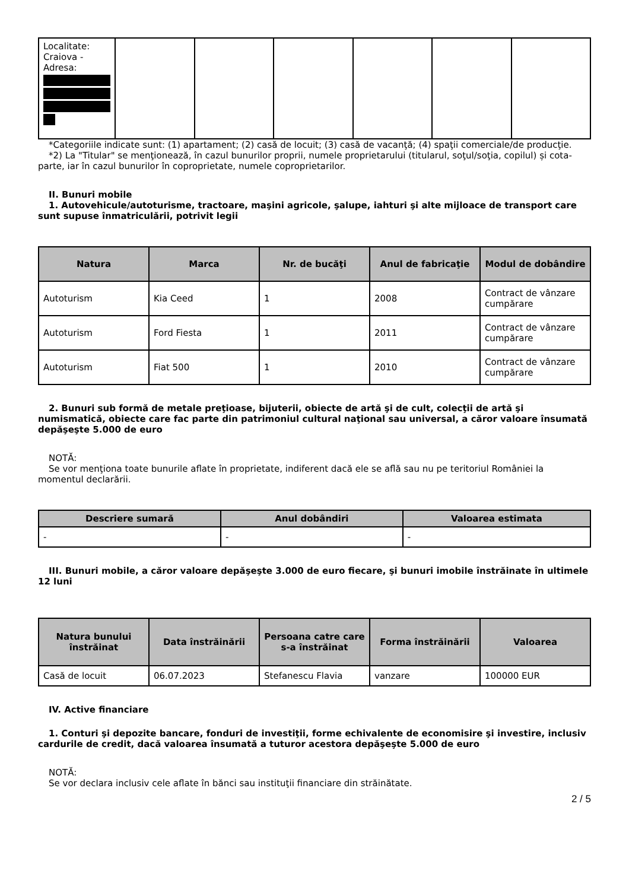| Localitate: Craiova - Adresa: | | | | | | |
*Categoriile indicate sunt: (1) apartament; (2) casă de locuit; (3) casă de vacanţă; (4) spaţii comerciale/de producţie.
*2) La "Titular" se menţionează, în cazul bunurilor proprii, numele proprietarului (titularul, soţul/soţia, copilul) și cota-parte, iar în cazul bunurilor în coproprietate, numele coproprietarilor.
II. Bunuri mobile
1. Autovehicule/autoturisme, tractoare, maşini agricole, şalupe, iahturi şi alte mijloace de transport care sunt supuse înmatriculării, potrivit legii
| Natura | Marca | Nr. de bucăţi | Anul de fabricaţie | Modul de dobândire |
| --- | --- | --- | --- | --- |
| Autoturism | Kia Ceed | 1 | 2008 | Contract de vânzare cumpărare |
| Autoturism | Ford Fiesta | 1 | 2011 | Contract de vânzare cumpărare |
| Autoturism | Fiat 500 | 1 | 2010 | Contract de vânzare cumpărare |
2. Bunuri sub formă de metale preţioase, bijuterii, obiecte de artă şi de cult, colecţii de artă şi numismatică, obiecte care fac parte din patrimoniul cultural naţional sau universal, a căror valoare însumată depăşeşte 5.000 de euro
NOTĂ:
Se vor menţiona toate bunurile aflate în proprietate, indiferent dacă ele se află sau nu pe teritoriul României la momentul declarării.
| Descriere sumară | Anul dobândiri | Valoarea estimata |
| --- | --- | --- |
| - | - | - |
III. Bunuri mobile, a căror valoare depăşeşte 3.000 de euro fiecare, şi bunuri imobile înstrăinate în ultimele 12 luni
| Natura bunului înstrăinat | Data înstrăinării | Persoana catre care s-a înstrăinat | Forma înstrăinării | Valoarea |
| --- | --- | --- | --- | --- |
| Casă de locuit | 06.07.2023 | Stefanescu Flavia | vanzare | 100000 EUR |
IV. Active financiare
1. Conturi şi depozite bancare, fonduri de investiţii, forme echivalente de economisire şi investire, inclusiv cardurile de credit, dacă valoarea însumată a tuturor acestora depăşeşte 5.000 de euro
NOTĂ:
Se vor declara inclusiv cele aflate în bănci sau instituţii financiare din străinătate.
2 / 5